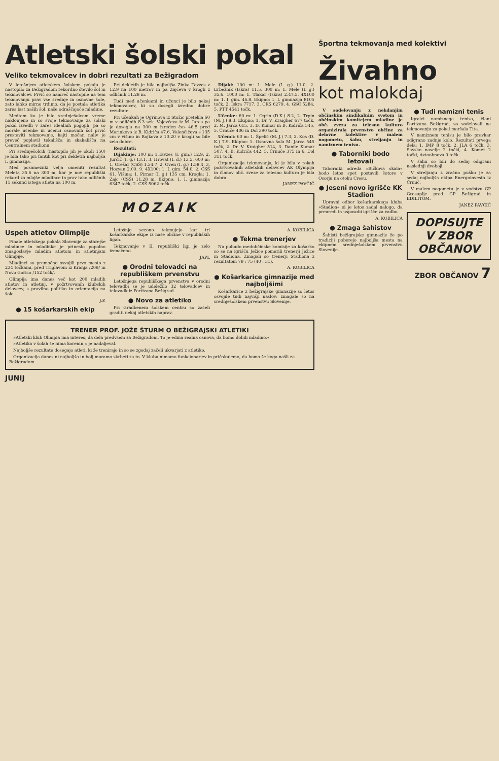Atletski šolski pokal
Veliko tekmovalcev in dobri rezultati za Bežigradom
V letošnjem atletskem šolskem pokalu je nastopilo za Bežigradom rekordno število šol in tekmovalcev. Prvič so namreč nastopile na tem tekmovanju prav vse srednje in osnovne šole, zato lahko mirno trdimo, da je postala atletika zares last naših šol, naše odraščajoče mladine.
Medtem ko je bilo srednješolcem vreme naklonjeno in so svoje tekmovanje za šolski pokal izvedli v zares idealnih pogojih, pa so morale učenke in učenci osnovnih šol prvič prestaviti tekmovanje, kajti močan naliv je preveč poplavil tekališča in skakališča na Centralnem stadionu.
Pri srednješolcih (nastopilo jih je okoli 150) je bila tako pri fantih kot pri dekletih najboljša I. gimnazija.
Med posameznki velja omeniti rezultat Meleta 35.6 na 300 m, kar je nov republiški rekord za mlajše mladince in prav tako odličnih 11 sekund istega atleta na 100 m.
Pri dekletih je bila najboljša Zinka Tavzes z 12.9 na 100 metrov in pa Zajčeva v krogli z odličnih 11.28 m.
Tudi med učenkami in učenci je bilo nekaj tekmovalcev, ki so dosegli izredno dobre rezultate.
Pri učenkah je Ogrinova iz Stožic pretekla 60 m v odličnih 8.3 sek. Vojevčeva iz M. Jarca pa je dosegla na 300 m izreden čas 46,5 pred Marinkovo iz B. Kidriča 47.6, Valenčičeva s 135 cm v višino in Rojkova z 10.20 v krogli so bile zelo dobre.
Rezultati:
Dijakinje: 100 m: 1.Tavzes (I. gim.) 12.9, 2. Jurčič (I. g.) 13.1, 3. Hrovat (I. d.) 13.5. 600 m: 1. Orešar (CSŠ) 1.54.7, 2. Oven (I. g.) 1.58.4, 3. Hozyan 2.00. 9. 4X100: 1. I. gim. 54.0, 2. CSŠ 61. Višina: 1. Pirnar (I. g.) 135 cm. Krogla: 1. Zajc (CSŠ) 11.28 m. Ekipno: 1. I. gimnazija 6347 točk, 2. CSŠ 5062 točk.
Dijaki: 100 m: 1. Mele (I. g.) 11.0, 2. Erbežnik (Iskra) 11.5. 300 m: 1. Mele (I. g.) 35.6. 1000 m: 1. Tlakar (Iskra) 2.47.5. 4X100 m: 1. I. gim. 46.8. Ekipno: 1. I. gimnazija 8105 točk, 2. Iskra 7717, 3. CKS 6279, 4. GSC 5284, 5. PTT 4541 točk.
Učenke: 60 m: 1. Ogrin (D.K.) 8.2, 2. Trpin (M. J.) 8.3. Ekipno: 1. Dr. V. Kraigher 677 točk, 2. M. Jarca 615, 3. D. Kumar in B. Kidriča 545, 5. Črnuče 406 in Dol 390 točk.
Učenci: 60 m: 1. Špelič (M. J.) 7.3, 2. Kos (D. K.) 7.9. Ekipno: 1. Osnovna šola M. Jarca 545 točk, 2. Dr. V. Kraigher 514, 3. Danile Kumar 507, 4. B. Kidriča 442, 5. Črnuče 375 in 6. Dol 311 točk.
Organizacija tekmovanja, ki je bila v rokah požrtvovalnih atletskih delavcev AK Olympija in članov obč. zveze za telesno kulturo je bila dobra.
JANEZ PAVČIČ
MOZAIK
Uspeh atletov Olimpije
Finale atletskega pokala Slovenije za starejše mladince in mladinke je prineslo popolno zmagoslavje mladim atletom in atletinjam Olimpije.
Mladinci so premočno osvojili prvo mesto z 234 točkami, pred Triglavom iz Kranja /209/ in Novo Gorico /152 točk/.
Olimpija ima danes več kot 200 mladih atletov in atletinj, v požrtvovanih klubskih delavcev, s pravilno politiko in orientacijo na šole.
J.P.
● 15 košarkarskih ekip
Letošnjo sezono tekmujejo kar tri košarkarske ekipe iz naše občine v republiških ligah.
Tekmovanje v II. republiški ligi je zelo izenačeno.
JAPL
● Orodni telovadci na republiškem prvenstvu
Letošnjega republiškega prvenstva v orodni telovadbi se je udeležilo 32 telovadcev in telovadk iz Partizana Bežigrad.
● Novo za atletiko
Pri Gradbenem šolskem centru so začeli graditi nekaj atletskih naprav.
A. KOBILICA
● Tekma trenerjev
Na pobudo medobčinske komisije za košarko so se na igrišču Ježice pomerili trenerji Ježice in Stadiona. Zmagali so trenerji Stadiona z rezultatom 79 : 75 (40 : 31).
A. KOBILICA
● Košarkarice gimnazije med najboljšimi
Košarkarice z bežigrajske gimnazije so letos osvojile tudi najvišji naslov: zmagale so na srednješolskem prvenstvu Slovenije.
TRENER PROF. JOŽE ŠTURM O BEŽIGRAJSKI ATLETIKI
»Atletski klub Olimpia ima interes, da dela predvsem za Bežigradom. To je edina realna osnova, da bomo dobili mladino.«
»Atletika v šolah še nima korenin,« je nadaljeval.
Najboljše rezultate dosegajo atleti, ki že trenirajo in so se zgodaj začeli ukvarjati z atletiko.
Organizacija danes ni najboljša in bolj moramo skrbeti za to. V klubu nimamo funkcionarjev in pričakujemo, da bomo še koga našli za Bežigradom.
JUNIJ
Športna tekmovanja med kolektivi
Živahno
kot malokdaj
V sodelovanju z nekdanjim občinskim sindikalnim svetom in občinskim komitejem mladine je obč. zveza za telesno kulturo organizirala prvenstvo občine za delovne kolektive v malem nogometu, šahu, streljanju in namiznem tenisu.
● Taborniki bodo letovali
Taborniki odreda »Bičkova skala« bodo letos spet postavili šotore v Osorju na otoku Cresu.
● Jeseni novo igrišče KK Stadion
Upravni odbor košarkarskega kluba »Stadion« si je letos zadal nalogo, da preuredi in usposobi igrišče za vadbo.
A. KOBILICA
● Zmaga šahistov
Šahisti bežigrajske gimnazije že po tradiciji poberejo najboljša mesta na ekipnem srednješolskem prvenstvu Slovenije.
● Tudi namizni tenis
Igralci namiznega tenisa, člani Partizana Bežigrad, so sodelovali na tekmovanju za pokal maršala Tita.
V namiznem tenisu je bilo pravkar odigrano zadnje kolo. Rezultati prvega dela: 1. IMP 8 točk, 2. JLA 6 točk, 3. Savsko naselje 2 točki, 4. Komet 2 točki, Avtoobnova 0 točk.
V šahu so bili do sedaj odigrani naslednji dvoboji.
V streljanju z zračno puško je za sedaj najboljša ekipa Energoinvesta iz Črnuč.
V malem nogometu je v vodstvu GP Grosuplje pred GP Bežigrad in EDILITOM.
JANEZ PAVČIČ
DOPISUJTE V ZBOR OBČANOV
ZBOR OBČANOV 7